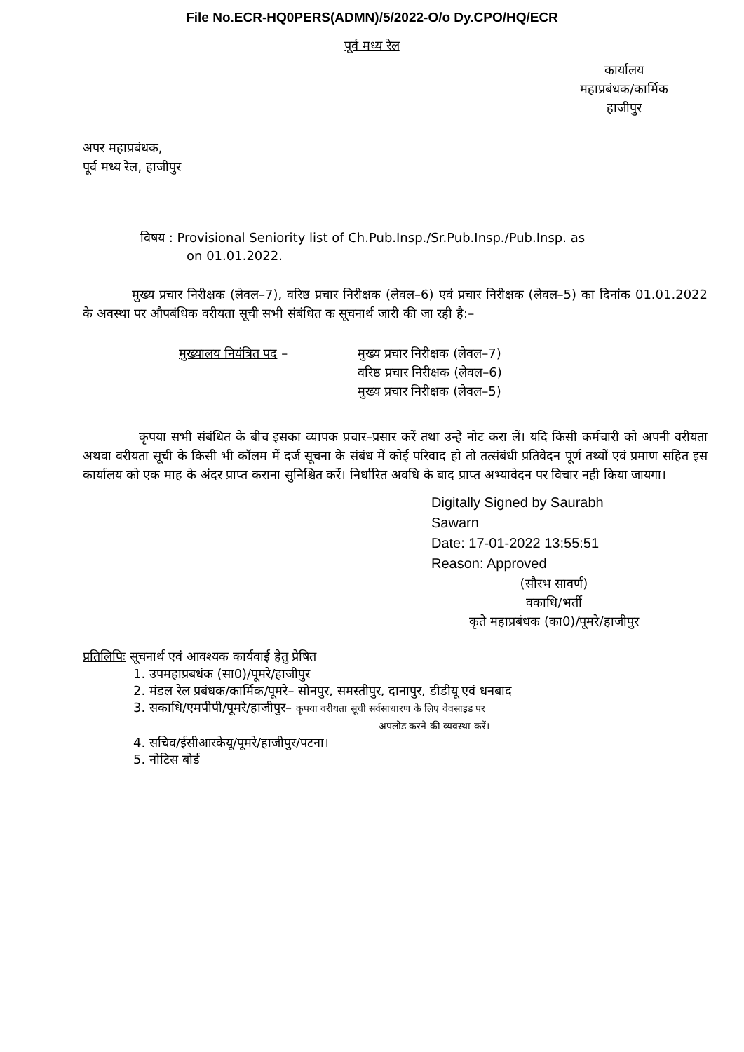File No.ECR-HQ0PERS(ADMN)/5/2022-O/o Dy.CPO/HQ/ECR
पूर्व मध्य रेल
कार्यालय
महाप्रबंधक/कार्मिक
हाजीपुर
अपर महाप्रबंधक,
पूर्व मध्य रेल, हाजीपुर
विषय : Provisional Seniority list of Ch.Pub.Insp./Sr.Pub.Insp./Pub.Insp. as
on 01.01.2022.
मुख्य प्रचार निरीक्षक (लेवल–7), वरिष्ठ प्रचार निरीक्षक (लेवल–6) एवं प्रचार निरीक्षक (लेवल–5) का दिनांक 01.01.2022 के अवस्था पर औपबंधिक वरीयता सूची सभी संबंधित क सूचनार्थ जारी की जा रही है:–
मुख्यालय नियंत्रित पद – मुख्य प्रचार निरीक्षक (लेवल–7)
वरिष्ठ प्रचार निरीक्षक (लेवल–6)
मुख्य प्रचार निरीक्षक (लेवल–5)
कृपया सभी संबंधित के बीच इसका व्यापक प्रचार–प्रसार करें तथा उन्हे नोट करा लें। यदि किसी कर्मचारी को अपनी वरीयता अथवा वरीयता सूची के किसी भी कॉलम में दर्ज सूचना के संबंध में कोई परिवाद हो तो तत्संबंधी प्रतिवेदन पूर्ण तथ्यों एवं प्रमाण सहित इस कार्यालय को एक माह के अंदर प्राप्त कराना सुनिश्चित करें। निर्धारित अवधि के बाद प्राप्त अभ्यावेदन पर विचार नही किया जायगा।
Digitally Signed by Saurabh
Sawarn
Date: 17-01-2022 13:55:51
Reason: Approved
(सौरभ सावर्ण)
वकाधि/भर्ती
कृते महाप्रबंधक (का0)/पूमरे/हाजीपुर
प्रतिलिपिः सूचनार्थ एवं आवश्यक कार्यवाई हेतु प्रेषित
1. उपमहाप्रबधंक (सा0)/पूमरे/हाजीपुर
2. मंडल रेल प्रबंधक/कार्मिक/पूमरे– सोनपुर, समस्तीपुर, दानापुर, डीडीयू एवं धनबाद
3. सकाधि/एमपीपी/पूमरे/हाजीपुर– कृपया वरीयता सूची सर्वसाधारण के लिए वेवसाइड पर
अपलोड करने की व्यवस्था करें।
4. सचिव/ईसीआरकेयू/पूमरे/हाजीपुर/पटना।
5. नोटिस बोर्ड